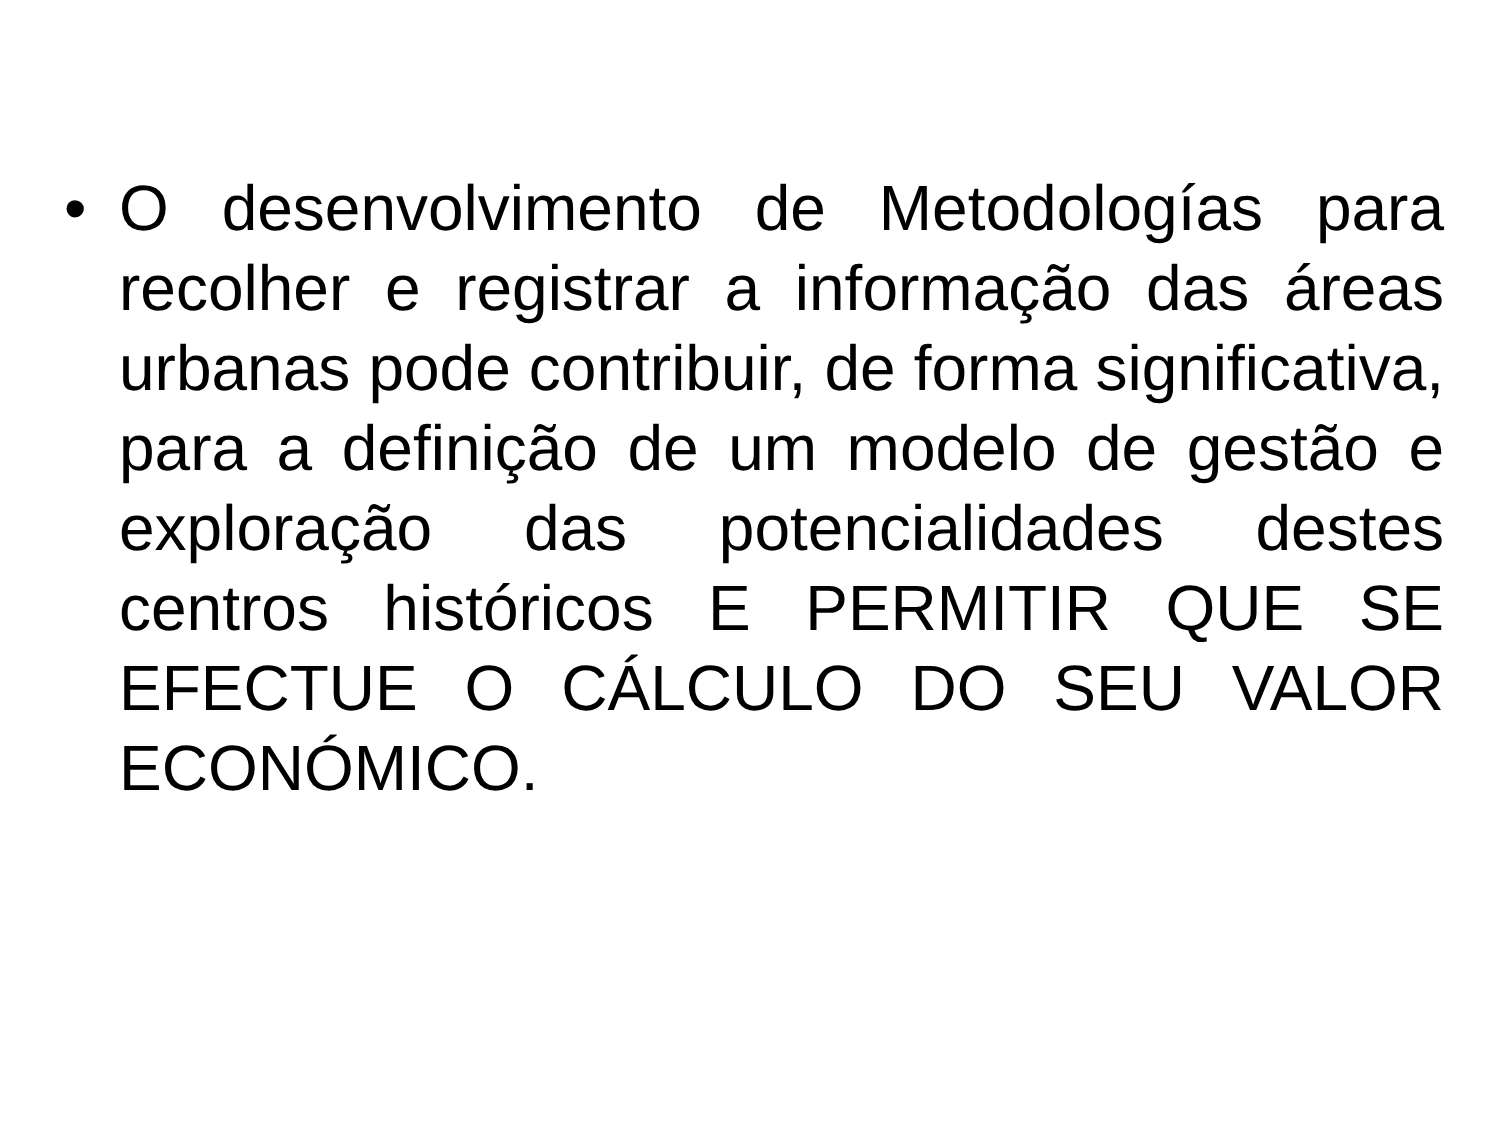• O desenvolvimento de Metodologías para recolher e registrar a informação das áreas urbanas pode contribuir, de forma significativa, para a definição de um modelo de gestão e exploração das potencialidades destes centros históricos E PERMITIR QUE SE EFECTUE O CÁLCULO DO SEU VALOR ECONÓMICO.